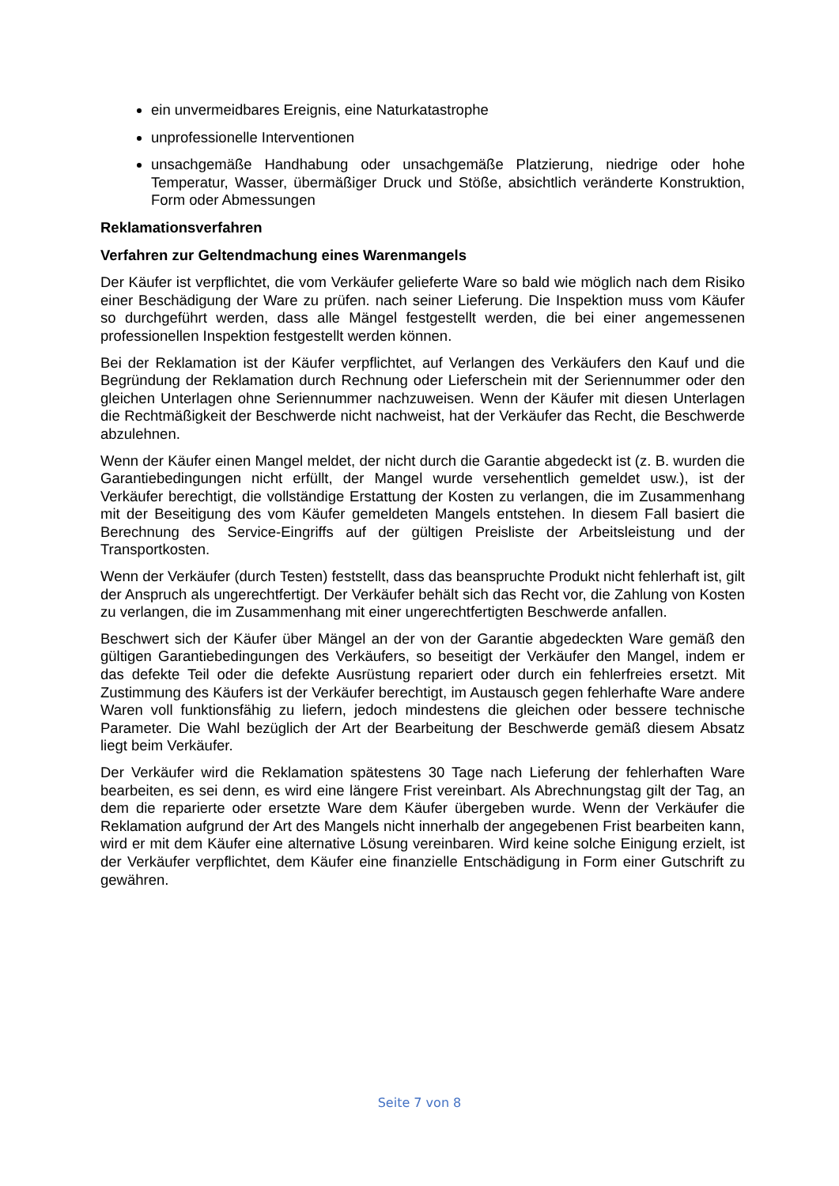ein unvermeidbares Ereignis, eine Naturkatastrophe
unprofessionelle Interventionen
unsachgemäße Handhabung oder unsachgemäße Platzierung, niedrige oder hohe Temperatur, Wasser, übermäßiger Druck und Stöße, absichtlich veränderte Konstruktion, Form oder Abmessungen
Reklamationsverfahren
Verfahren zur Geltendmachung eines Warenmangels
Der Käufer ist verpflichtet, die vom Verkäufer gelieferte Ware so bald wie möglich nach dem Risiko einer Beschädigung der Ware zu prüfen. nach seiner Lieferung. Die Inspektion muss vom Käufer so durchgeführt werden, dass alle Mängel festgestellt werden, die bei einer angemessenen professionellen Inspektion festgestellt werden können.
Bei der Reklamation ist der Käufer verpflichtet, auf Verlangen des Verkäufers den Kauf und die Begründung der Reklamation durch Rechnung oder Lieferschein mit der Seriennummer oder den gleichen Unterlagen ohne Seriennummer nachzuweisen. Wenn der Käufer mit diesen Unterlagen die Rechtmäßigkeit der Beschwerde nicht nachweist, hat der Verkäufer das Recht, die Beschwerde abzulehnen.
Wenn der Käufer einen Mangel meldet, der nicht durch die Garantie abgedeckt ist (z. B. wurden die Garantiebedingungen nicht erfüllt, der Mangel wurde versehentlich gemeldet usw.), ist der Verkäufer berechtigt, die vollständige Erstattung der Kosten zu verlangen, die im Zusammenhang mit der Beseitigung des vom Käufer gemeldeten Mangels entstehen. In diesem Fall basiert die Berechnung des Service-Eingriffs auf der gültigen Preisliste der Arbeitsleistung und der Transportkosten.
Wenn der Verkäufer (durch Testen) feststellt, dass das beanspruchte Produkt nicht fehlerhaft ist, gilt der Anspruch als ungerechtfertigt. Der Verkäufer behält sich das Recht vor, die Zahlung von Kosten zu verlangen, die im Zusammenhang mit einer ungerechtfertigten Beschwerde anfallen.
Beschwert sich der Käufer über Mängel an der von der Garantie abgedeckten Ware gemäß den gültigen Garantiebedingungen des Verkäufers, so beseitigt der Verkäufer den Mangel, indem er das defekte Teil oder die defekte Ausrüstung repariert oder durch ein fehlerfreies ersetzt. Mit Zustimmung des Käufers ist der Verkäufer berechtigt, im Austausch gegen fehlerhafte Ware andere Waren voll funktionsfähig zu liefern, jedoch mindestens die gleichen oder bessere technische Parameter. Die Wahl bezüglich der Art der Bearbeitung der Beschwerde gemäß diesem Absatz liegt beim Verkäufer.
Der Verkäufer wird die Reklamation spätestens 30 Tage nach Lieferung der fehlerhaften Ware bearbeiten, es sei denn, es wird eine längere Frist vereinbart. Als Abrechnungstag gilt der Tag, an dem die reparierte oder ersetzte Ware dem Käufer übergeben wurde. Wenn der Verkäufer die Reklamation aufgrund der Art des Mangels nicht innerhalb der angegebenen Frist bearbeiten kann, wird er mit dem Käufer eine alternative Lösung vereinbaren. Wird keine solche Einigung erzielt, ist der Verkäufer verpflichtet, dem Käufer eine finanzielle Entschädigung in Form einer Gutschrift zu gewähren.
Seite 7 von 8